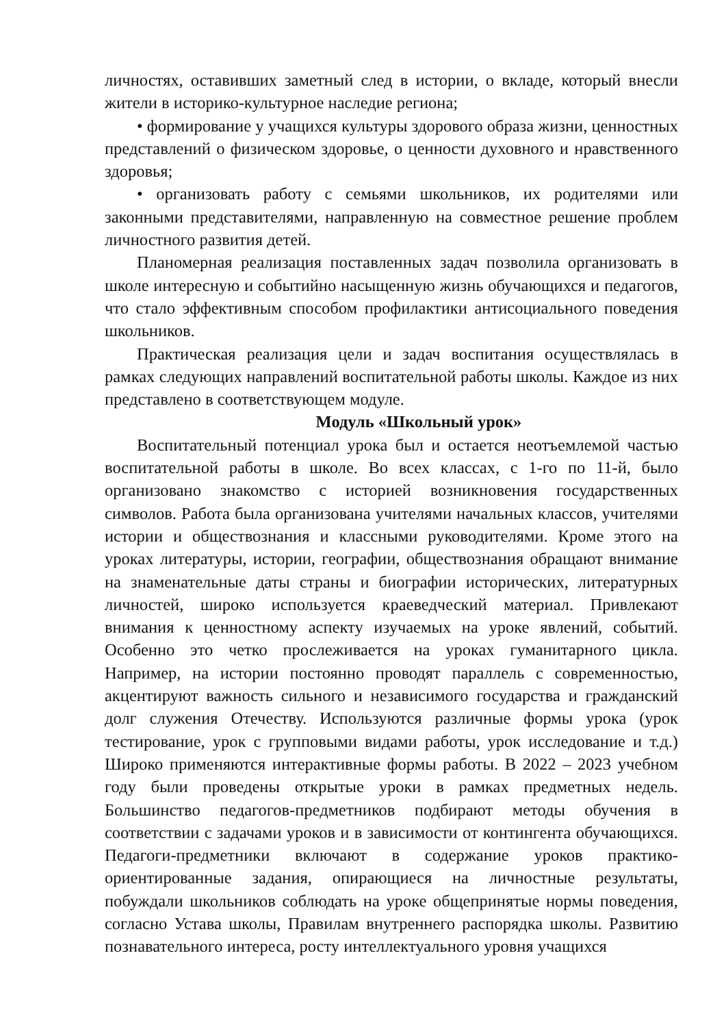личностях, оставивших заметный след в истории, о вкладе, который внесли жители в историко-культурное наследие региона;
• формирование у учащихся культуры здорового образа жизни, ценностных представлений о физическом здоровье, о ценности духовного и нравственного здоровья;
• организовать работу с семьями школьников, их родителями или законными представителями, направленную на совместное решение проблем личностного развития детей.
Планомерная реализация поставленных задач позволила организовать в школе интересную и событийно насыщенную жизнь обучающихся и педагогов, что стало эффективным способом профилактики антисоциального поведения школьников.
Практическая реализация цели и задач воспитания осуществлялась в рамках следующих направлений воспитательной работы школы. Каждое из них представлено в соответствующем модуле.
Модуль «Школьный урок»
Воспитательный потенциал урока был и остается неотъемлемой частью воспитательной работы в школе. Во всех классах, с 1-го по 11-й, было организовано знакомство с историей возникновения государственных символов. Работа была организована учителями начальных классов, учителями истории и обществознания и классными руководителями. Кроме этого на уроках литературы, истории, географии, обществознания обращают внимание на знаменательные даты страны и биографии исторических, литературных личностей, широко используется краеведческий материал. Привлекают внимания к ценностному аспекту изучаемых на уроке явлений, событий. Особенно это четко прослеживается на уроках гуманитарного цикла. Например, на истории постоянно проводят параллель с современностью, акцентируют важность сильного и независимого государства и гражданский долг служения Отечеству. Используются различные формы урока (урок тестирование, урок с групповыми видами работы, урок исследование и т.д.) Широко применяются интерактивные формы работы. В 2022 – 2023 учебном году были проведены открытые уроки в рамках предметных недель. Большинство педагогов-предметников подбирают методы обучения в соответствии с задачами уроков и в зависимости от контингента обучающихся. Педагоги-предметники включают в содержание уроков практико-ориентированные задания, опирающиеся на личностные результаты, побуждали школьников соблюдать на уроке общепринятые нормы поведения, согласно Устава школы, Правилам внутреннего распорядка школы. Развитию познавательного интереса, росту интеллектуального уровня учащихся